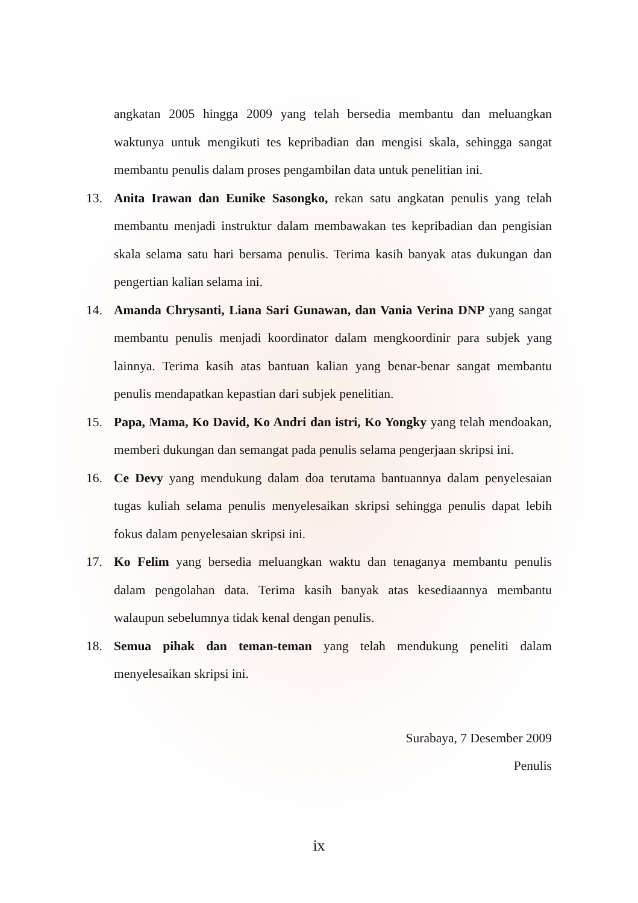angkatan 2005 hingga 2009 yang telah bersedia membantu dan meluangkan waktunya untuk mengikuti tes kepribadian dan mengisi skala, sehingga sangat membantu penulis dalam proses pengambilan data untuk penelitian ini.
13. Anita Irawan dan Eunike Sasongko, rekan satu angkatan penulis yang telah membantu menjadi instruktur dalam membawakan tes kepribadian dan pengisian skala selama satu hari bersama penulis. Terima kasih banyak atas dukungan dan pengertian kalian selama ini.
14. Amanda Chrysanti, Liana Sari Gunawan, dan Vania Verina DNP yang sangat membantu penulis menjadi koordinator dalam mengkoordinir para subjek yang lainnya. Terima kasih atas bantuan kalian yang benar-benar sangat membantu penulis mendapatkan kepastian dari subjek penelitian.
15. Papa, Mama, Ko David, Ko Andri dan istri, Ko Yongky yang telah mendoakan, memberi dukungan dan semangat pada penulis selama pengerjaan skripsi ini.
16. Ce Devy yang mendukung dalam doa terutama bantuannya dalam penyelesaian tugas kuliah selama penulis menyelesaikan skripsi sehingga penulis dapat lebih fokus dalam penyelesaian skripsi ini.
17. Ko Felim yang bersedia meluangkan waktu dan tenaganya membantu penulis dalam pengolahan data. Terima kasih banyak atas kesediaannya membantu walaupun sebelumnya tidak kenal dengan penulis.
18. Semua pihak dan teman-teman yang telah mendukung peneliti dalam menyelesaikan skripsi ini.
Surabaya, 7 Desember 2009
Penulis
ix